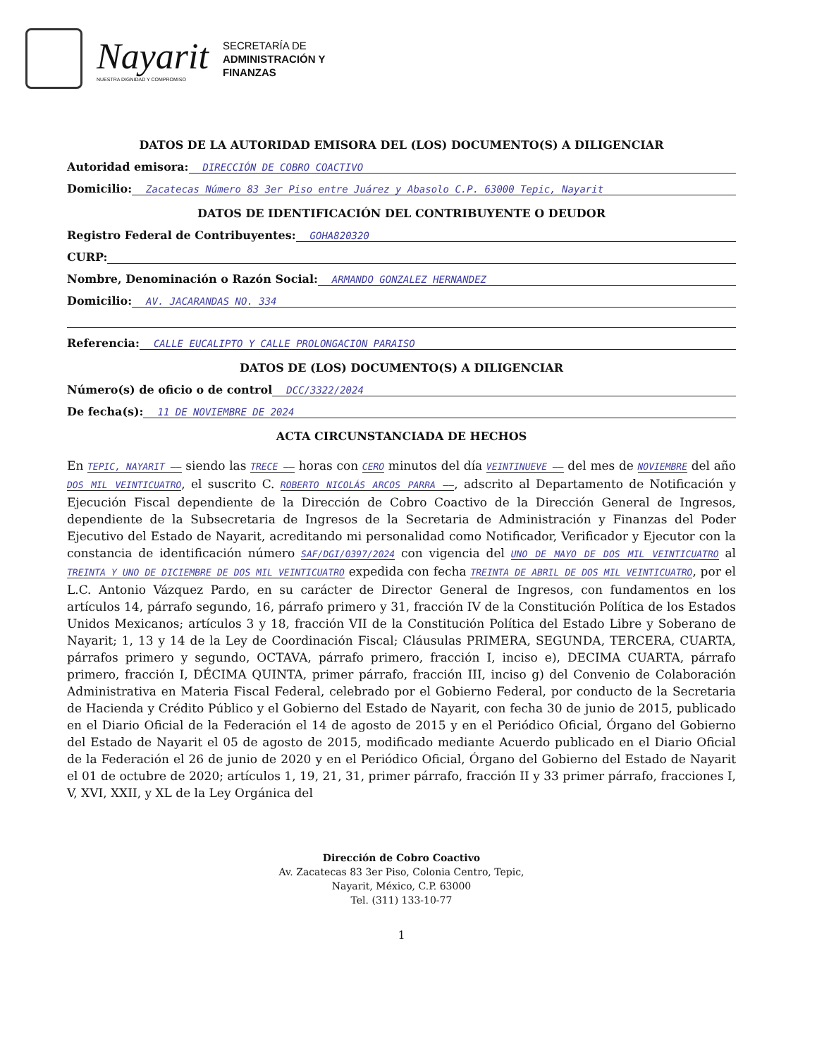Nayarit
NUESTRA DIGNIDAD Y COMPROMISO
SECRETARÍA DE
ADMINISTRACIÓN Y
FINANZAS
DATOS DE LA AUTORIDAD EMISORA DEL (LOS) DOCUMENTO(S) A DILIGENCIAR
Autoridad emisora: DIRECCIÓN DE COBRO COACTIVO
Domicilio: Zacatecas Número 83 3er Piso entre Juárez y Abasolo C.P. 63000 Tepic, Nayarit
DATOS DE IDENTIFICACIÓN DEL CONTRIBUYENTE O DEUDOR
Registro Federal de Contribuyentes: GOHA820320
CURP:
Nombre, Denominación o Razón Social: ARMANDO GONZALEZ HERNANDEZ
Domicilio: AV. JACARANDAS NO. 334
Referencia: CALLE EUCALIPTO Y CALLE PROLONGACION PARAISO
DATOS DE (LOS) DOCUMENTO(S) A DILIGENCIAR
Número(s) de oficio o de control DCC/3322/2024
De fecha(s): 11 DE NOVIEMBRE DE 2024
ACTA CIRCUNSTANCIADA DE HECHOS
En TEPIC, NAYARIT —— siendo las TRECE —— horas con CERO minutos del día VEINTINUEVE —— del mes de NOVIEMBRE del año DOS MIL VEINTICUATRO, el suscrito C. ROBERTO NICOLÁS ARCOS PARRA ——, adscrito al Departamento de Notificación y Ejecución Fiscal dependiente de la Dirección de Cobro Coactivo de la Dirección General de Ingresos, dependiente de la Subsecretaria de Ingresos de la Secretaria de Administración y Finanzas del Poder Ejecutivo del Estado de Nayarit, acreditando mi personalidad como Notificador, Verificador y Ejecutor con la constancia de identificación número SAF/DGI/0397/2024 con vigencia del UNO DE MAYO DE DOS MIL VEINTICUATRO al TREINTA Y UNO DE DICIEMBRE DE DOS MIL VEINTICUATRO expedida con fecha TREINTA DE ABRIL DE DOS MIL VEINTICUATRO, por el L.C. Antonio Vázquez Pardo, en su carácter de Director General de Ingresos, con fundamentos en los artículos 14, párrafo segundo, 16, párrafo primero y 31, fracción IV de la Constitución Política de los Estados Unidos Mexicanos; artículos 3 y 18, fracción VII de la Constitución Política del Estado Libre y Soberano de Nayarit; 1, 13 y 14 de la Ley de Coordinación Fiscal; Cláusulas PRIMERA, SEGUNDA, TERCERA, CUARTA, párrafos primero y segundo, OCTAVA, párrafo primero, fracción I, inciso e), DECIMA CUARTA, párrafo primero, fracción I, DÉCIMA QUINTA, primer párrafo, fracción III, inciso g) del Convenio de Colaboración Administrativa en Materia Fiscal Federal, celebrado por el Gobierno Federal, por conducto de la Secretaria de Hacienda y Crédito Público y el Gobierno del Estado de Nayarit, con fecha 30 de junio de 2015, publicado en el Diario Oficial de la Federación el 14 de agosto de 2015 y en el Periódico Oficial, Órgano del Gobierno del Estado de Nayarit el 05 de agosto de 2015, modificado mediante Acuerdo publicado en el Diario Oficial de la Federación el 26 de junio de 2020 y en el Periódico Oficial, Órgano del Gobierno del Estado de Nayarit el 01 de octubre de 2020; artículos 1, 19, 21, 31, primer párrafo, fracción II y 33 primer párrafo, fracciones I, V, XVI, XXII, y XL de la Ley Orgánica del
Dirección de Cobro Coactivo
Av. Zacatecas 83 3er Piso, Colonia Centro, Tepic,
Nayarit, México, C.P. 63000
Tel. (311) 133-10-77
1